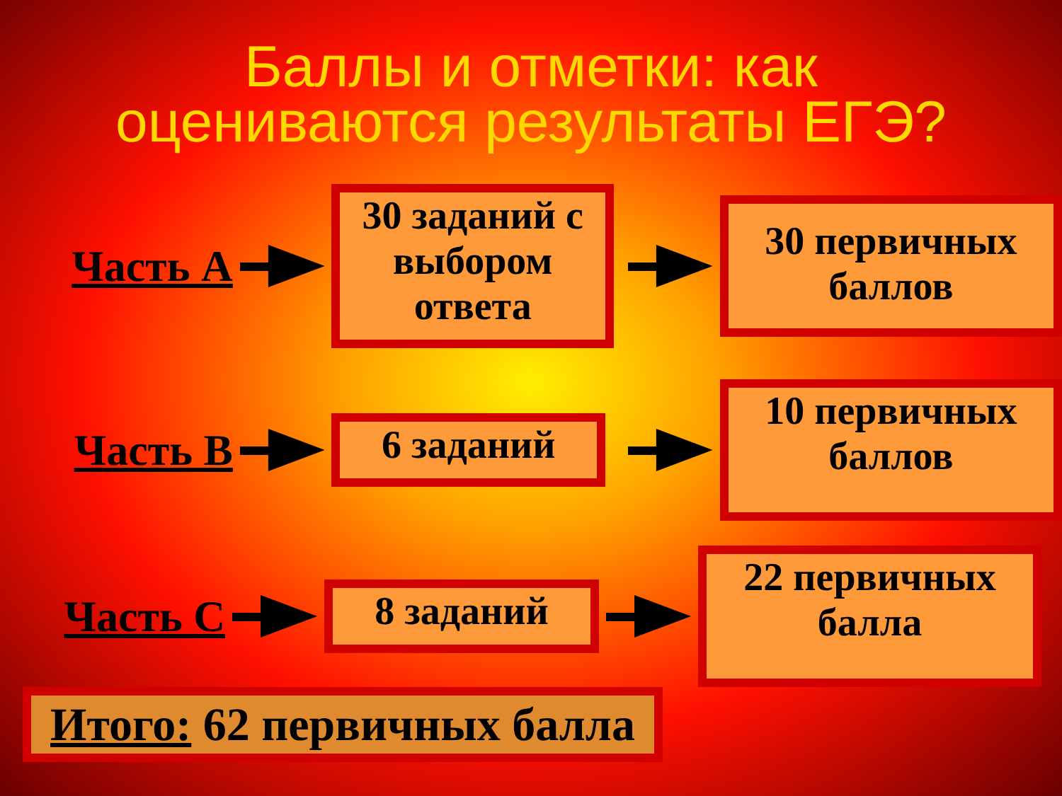Баллы и отметки: как
оцениваются результаты ЕГЭ?
Часть А
30 заданий с выбором ответа
30 первичных баллов
Часть В
6 заданий
10 первичных баллов
Часть С
8 заданий
22 первичных балла
Итого: 62 первичных балла